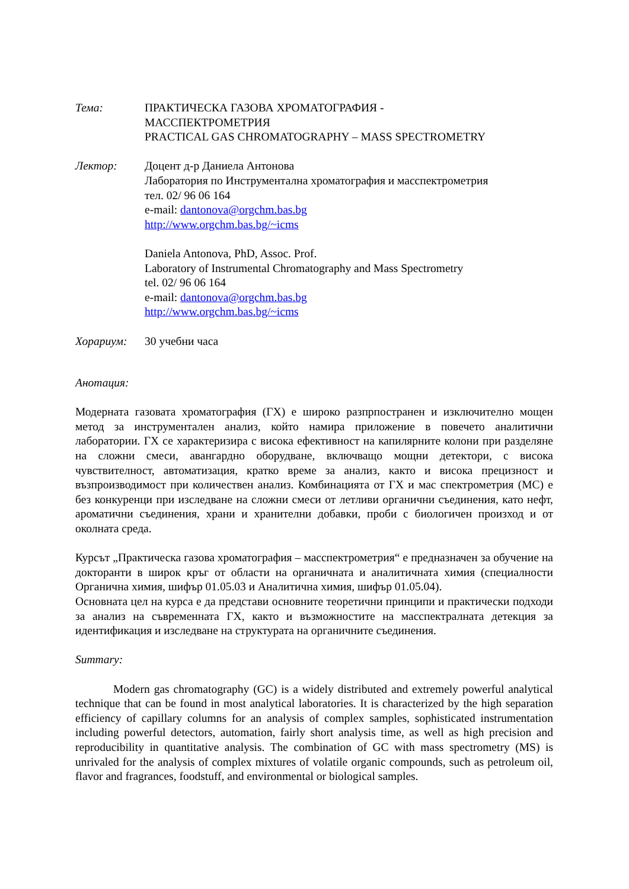Тема: ПРАКТИЧЕСКА ГАЗОВА ХРОМАТОГРАФИЯ -
МАССПЕКТРОМЕТРИЯ
PRACTICAL GAS CHROMATOGRAPHY – MASS SPECTROMETRY
Лектор: Доцент д-р Даниела Антонова
Лаборатория по Инструментална хроматография и масспектрометрия
тел. 02/ 96 06 164
e-mail: dantonova@orgchm.bas.bg
http://www.orgchm.bas.bg/~icms
Daniela Antonova, PhD, Assoc. Prof.
Laboratory of Instrumental Chromatography and Mass Spectrometry
tel. 02/ 96 06 164
e-mail: dantonova@orgchm.bas.bg
http://www.orgchm.bas.bg/~icms
Хорариум: 30 учебни часа
Анотация:
Модерната газовата хроматография (ГХ) е широко разпрпостранен и изключително мощен метод за инструментален анализ, който намира приложение в повечето аналитични лаборатории. ГХ се характеризира с висока ефективност на капилярните колони при разделяне на сложни смеси, авангардно оборудване, включващо мощни детектори, с висока чувствителност, автоматизация, кратко време за анализ, както и висока прецизност и възпроизводимост при количествен анализ. Комбинацията от ГХ и мас спектрометрия (МС) е без конкуренци при изследване на сложни смеси от летливи органични съединения, като нефт, ароматични съединения, храни и хранителни добавки, проби с биологичен произход и от околната среда.
Курсът „Практическа газова хроматография – масспектрометрия“ е предназначен за обучение на докторанти в широк кръг от области на органичната и аналитичната химия (специалности Органична химия, шифър 01.05.03 и Аналитична химия, шифър 01.05.04).
Основната цел на курса е да представи основните теоретични принципи и практически подходи за анализ на съвременната ГХ, както и възможностите на масспектралната детекция за идентификация и изследване на структурата на органичните съединения.
Summary:
Modern gas chromatography (GC) is a widely distributed and extremely powerful analytical technique that can be found in most analytical laboratories. It is characterized by the high separation efficiency of capillary columns for an analysis of complex samples, sophisticated instrumentation including powerful detectors, automation, fairly short analysis time, as well as high precision and reproducibility in quantitative analysis. The combination of GC with mass spectrometry (MS) is unrivaled for the analysis of complex mixtures of volatile organic compounds, such as petroleum oil, flavor and fragrances, foodstuff, and environmental or biological samples.